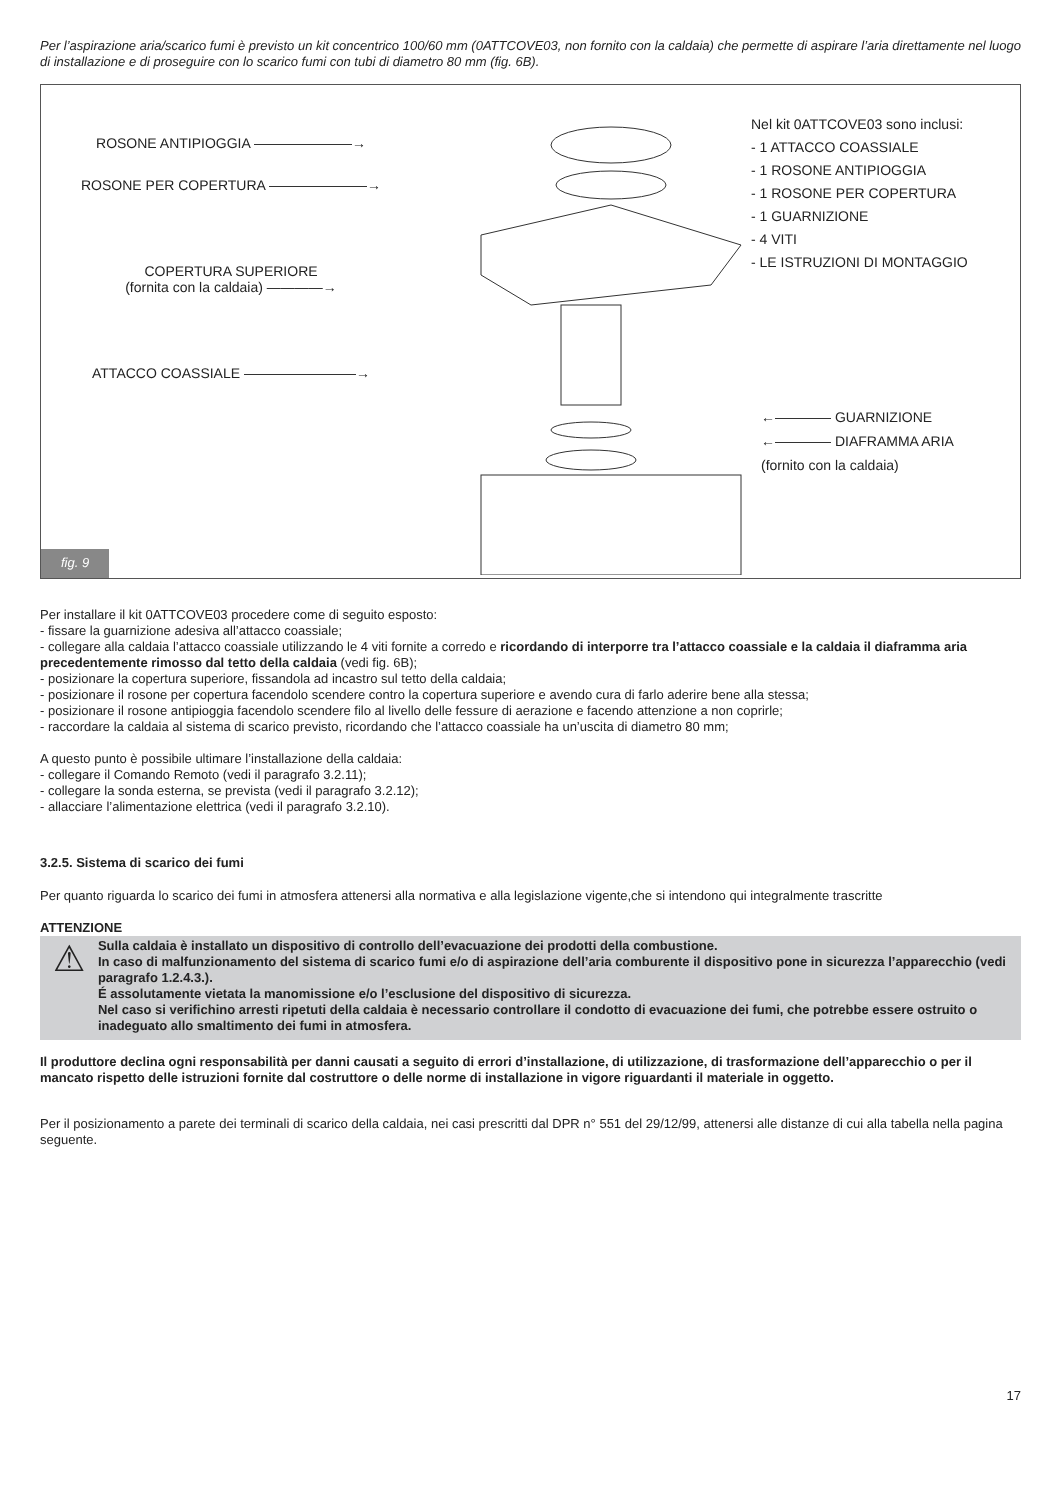Per l’aspirazione aria/scarico fumi è previsto un kit concentrico 100/60 mm (0ATTCOVE03, non fornito con la caldaia) che permette di aspirare l’aria direttamente nel luogo di installazione e di proseguire con lo scarico fumi con tubi di diametro 80 mm (fig. 6B).
ROSONE ANTIPIOGGIA ———————→
ROSONE PER COPERTURA ———————→
COPERTURA SUPERIORE
(fornita con la caldaia) ————→
ATTACCO COASSIALE ————————→
Nel kit 0ATTCOVE03 sono inclusi:
- 1 ATTACCO COASSIALE
- 1 ROSONE ANTIPIOGGIA
- 1 ROSONE PER COPERTURA
- 1 GUARNIZIONE
- 4 VITI
- LE ISTRUZIONI DI MONTAGGIO
←———— GUARNIZIONE
←———— DIAFRAMMA ARIA
(fornito con la caldaia)
fig. 9
Per installare il kit 0ATTCOVE03 procedere come di seguito esposto:
- fissare la guarnizione adesiva all’attacco coassiale;
- collegare alla caldaia l’attacco coassiale utilizzando le 4 viti fornite a corredo e ricordando di interporre tra l’attacco coassiale e la caldaia il diaframma aria precedentemente rimosso dal tetto della caldaia (vedi fig. 6B);
- posizionare la copertura superiore, fissandola ad incastro sul tetto della caldaia;
- posizionare il rosone per copertura facendolo scendere contro la copertura superiore e avendo cura di farlo aderire bene alla stessa;
- posizionare il rosone antipioggia facendolo scendere filo al livello delle fessure di aerazione e facendo attenzione a non coprirle;
- raccordare la caldaia al sistema di scarico previsto, ricordando che l’attacco coassiale ha un’uscita di diametro 80 mm;
A questo punto è possibile ultimare l’installazione della caldaia:
- collegare il Comando Remoto (vedi il paragrafo 3.2.11);
- collegare la sonda esterna, se prevista (vedi il paragrafo 3.2.12);
- allacciare l’alimentazione elettrica (vedi il paragrafo 3.2.10).
3.2.5. Sistema di scarico dei fumi
Per quanto riguarda lo scarico dei fumi in atmosfera attenersi alla normativa e alla legislazione vigente,che si intendono qui integralmente trascritte
ATTENZIONE
⚠
Sulla caldaia è installato un dispositivo di controllo dell’evacuazione dei prodotti della combustione.
In caso di malfunzionamento del sistema di scarico fumi e/o di aspirazione dell’aria comburente il dispositivo pone in sicurezza l’apparecchio (vedi paragrafo 1.2.4.3.).
É assolutamente vietata la manomissione e/o l’esclusione del dispositivo di sicurezza.
Nel caso si verifichino arresti ripetuti della caldaia è necessario controllare il condotto di evacuazione dei fumi, che potrebbe essere ostruito o inadeguato allo smaltimento dei fumi in atmosfera.
Il produttore declina ogni responsabilità per danni causati a seguito di errori d’installazione, di utilizzazione, di trasformazione dell’apparecchio o per il mancato rispetto delle istruzioni fornite dal costruttore o delle norme di installazione in vigore riguardanti il materiale in oggetto.
Per il posizionamento a parete dei terminali di scarico della caldaia, nei casi prescritti dal DPR n° 551 del 29/12/99, attenersi alle distanze di cui alla tabella nella pagina seguente.
17